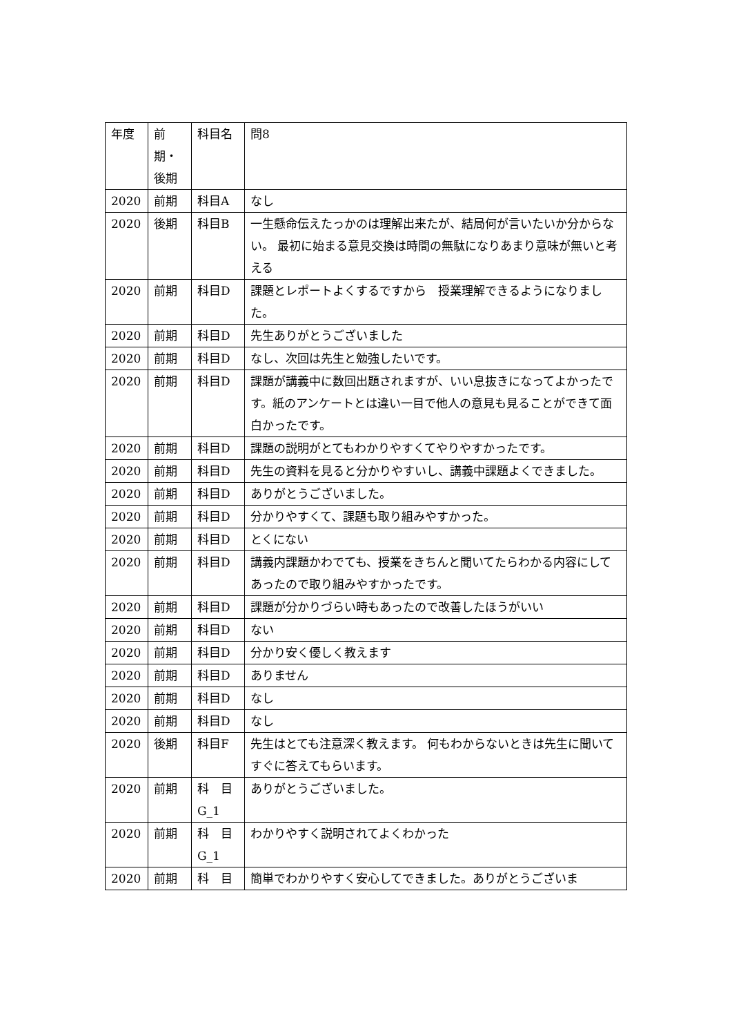| 年度 | 前 期・ 後期 | 科目名 | 問8 |
| --- | --- | --- | --- |
| 2020 | 前期 | 科目A | なし |
| 2020 | 後期 | 科目B | 一生懸命伝えたっかのは理解出来たが、結局何が言いたいか分からない。 最初に始まる意見交換は時間の無駄になりあまり意味が無いと考える |
| 2020 | 前期 | 科目D | 課題とレポートよくするですから 授業理解できるようになりました。 |
| 2020 | 前期 | 科目D | 先生ありがとうございました |
| 2020 | 前期 | 科目D | なし、次回は先生と勉強したいです。 |
| 2020 | 前期 | 科目D | 課題が講義中に数回出題されますが、いい息抜きになってよかったです。紙のアンケートとは違い一目で他人の意見も見ることができて面白かったです。 |
| 2020 | 前期 | 科目D | 課題の説明がとてもわかりやすくてやりやすかったです。 |
| 2020 | 前期 | 科目D | 先生の資料を見ると分かりやすいし、講義中課題よくできました。 |
| 2020 | 前期 | 科目D | ありがとうございました。 |
| 2020 | 前期 | 科目D | 分かりやすくて、課題も取り組みやすかった。 |
| 2020 | 前期 | 科目D | とくにない |
| 2020 | 前期 | 科目D | 講義内課題かわでても、授業をきちんと聞いてたらわかる内容にしてあったので取り組みやすかったです。 |
| 2020 | 前期 | 科目D | 課題が分かりづらい時もあったので改善したほうがいい |
| 2020 | 前期 | 科目D | ない |
| 2020 | 前期 | 科目D | 分かり安く優しく教えます |
| 2020 | 前期 | 科目D | ありません |
| 2020 | 前期 | 科目D | なし |
| 2020 | 前期 | 科目D | なし |
| 2020 | 後期 | 科目F | 先生はとても注意深く教えます。 何もわからないときは先生に聞いてすぐに答えてもらいます。 |
| 2020 | 前期 | 科 目 G_1 | ありがとうございました。 |
| 2020 | 前期 | 科 目 G_1 | わかりやすく説明されてよくわかった |
| 2020 | 前期 | 科 目 | 簡単でわかりやすく安心してできました。ありがとうございま |